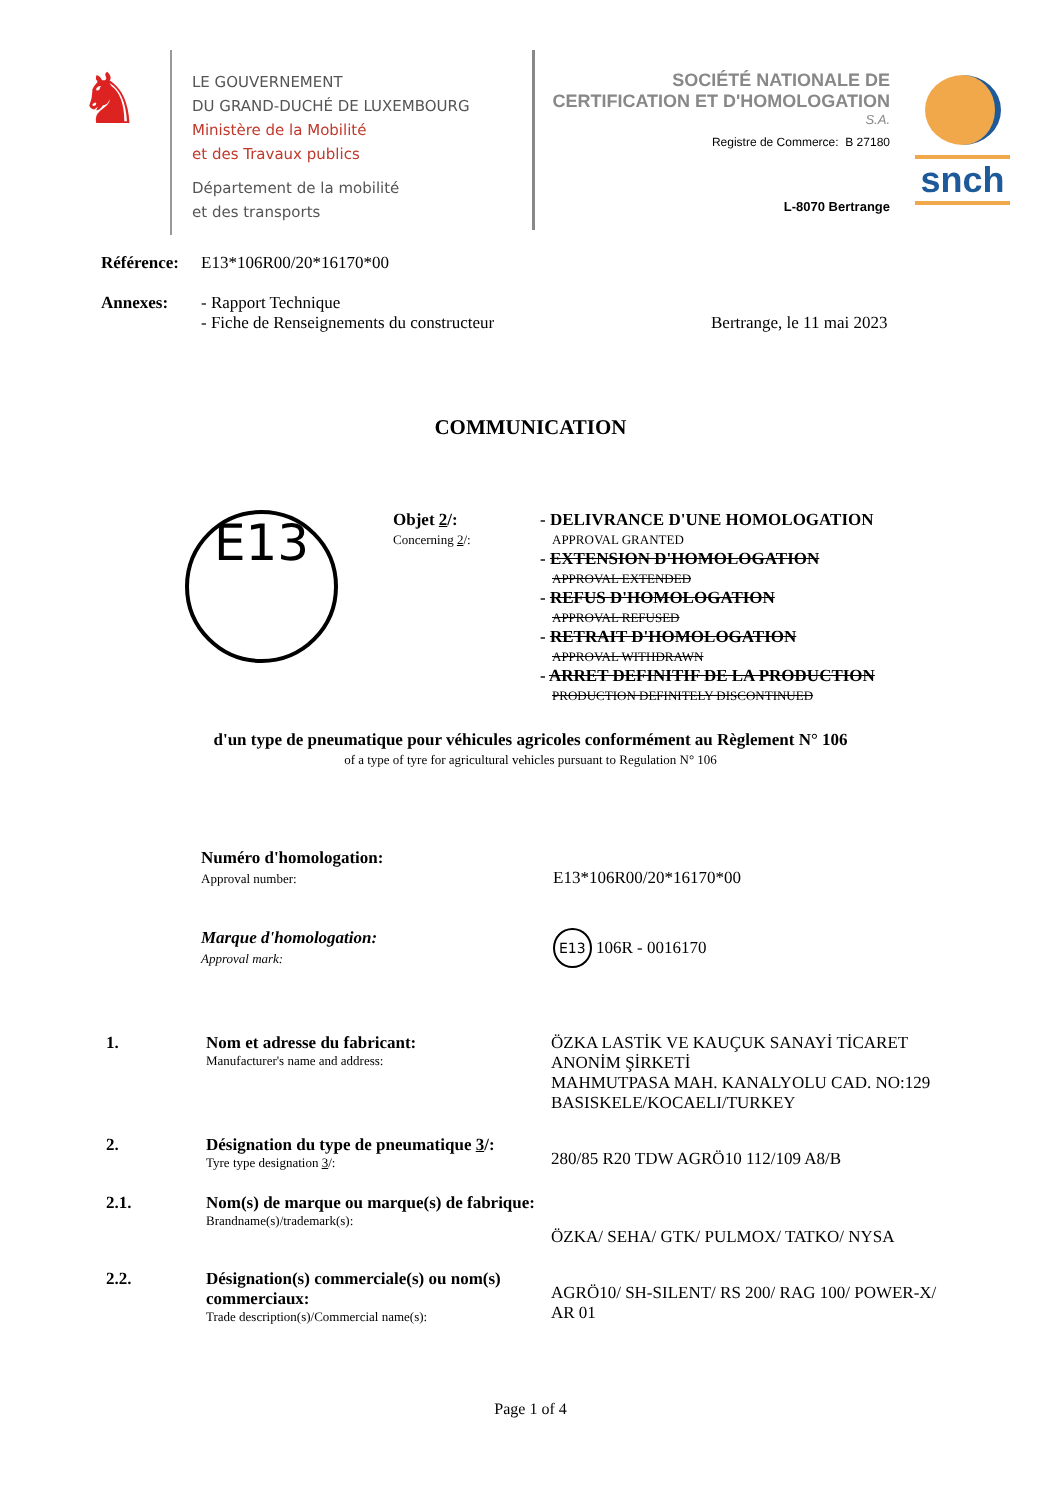♞
LE GOUVERNEMENT
DU GRAND-DUCHÉ DE LUXEMBOURG
Ministère de la Mobilité
et des Travaux publics
Département de la mobilité
et des transports
SOCIÉTÉ NATIONALE DE
CERTIFICATION ET D'HOMOLOGATION
S.A.
Registre de Commerce: B 27180
L-8070 Bertrange
snch
Référence: E13*106R00/20*16170*00
Annexes: - Rapport Technique
- Fiche de Renseignements du constructeur Bertrange, le 11 mai 2023
COMMUNICATION
E13
Objet 2/:
Concerning 2/:
- DELIVRANCE D'UNE HOMOLOGATION
APPROVAL GRANTED
- EXTENSION D'HOMOLOGATION
APPROVAL EXTENDED
- REFUS D'HOMOLOGATION
APPROVAL REFUSED
- RETRAIT D'HOMOLOGATION
APPROVAL WITHDRAWN
- ARRET DEFINITIF DE LA PRODUCTION
PRODUCTION DEFINITELY DISCONTINUED
d'un type de pneumatique pour véhicules agricoles conformément au Règlement N° 106
of a type of tyre for agricultural vehicles pursuant to Regulation N° 106
Numéro d'homologation:
Approval number:
E13*106R00/20*16170*00
Marque d'homologation:
Approval mark:
E13 106R - 0016170
1. Nom et adresse du fabricant:
Manufacturer's name and address:
ÖZKA LASTİK VE KAUÇUK SANAYİ TİCARET
ANONİM ŞİRKETİ
MAHMUTPASA MAH. KANALYOLU CAD. NO:129
BASISKELE/KOCAELI/TURKEY
2. Désignation du type de pneumatique 3/:
Tyre type designation 3/:
280/85 R20 TDW AGRÖ10 112/109 A8/B
2.1. Nom(s) de marque ou marque(s) de fabrique:
Brandname(s)/trademark(s):
ÖZKA/ SEHA/ GTK/ PULMOX/ TATKO/ NYSA
2.2. Désignation(s) commerciale(s) ou nom(s) commerciaux:
Trade description(s)/Commercial name(s):
AGRÖ10/ SH-SILENT/ RS 200/ RAG 100/ POWER-X/
AR 01
Page 1 of 4